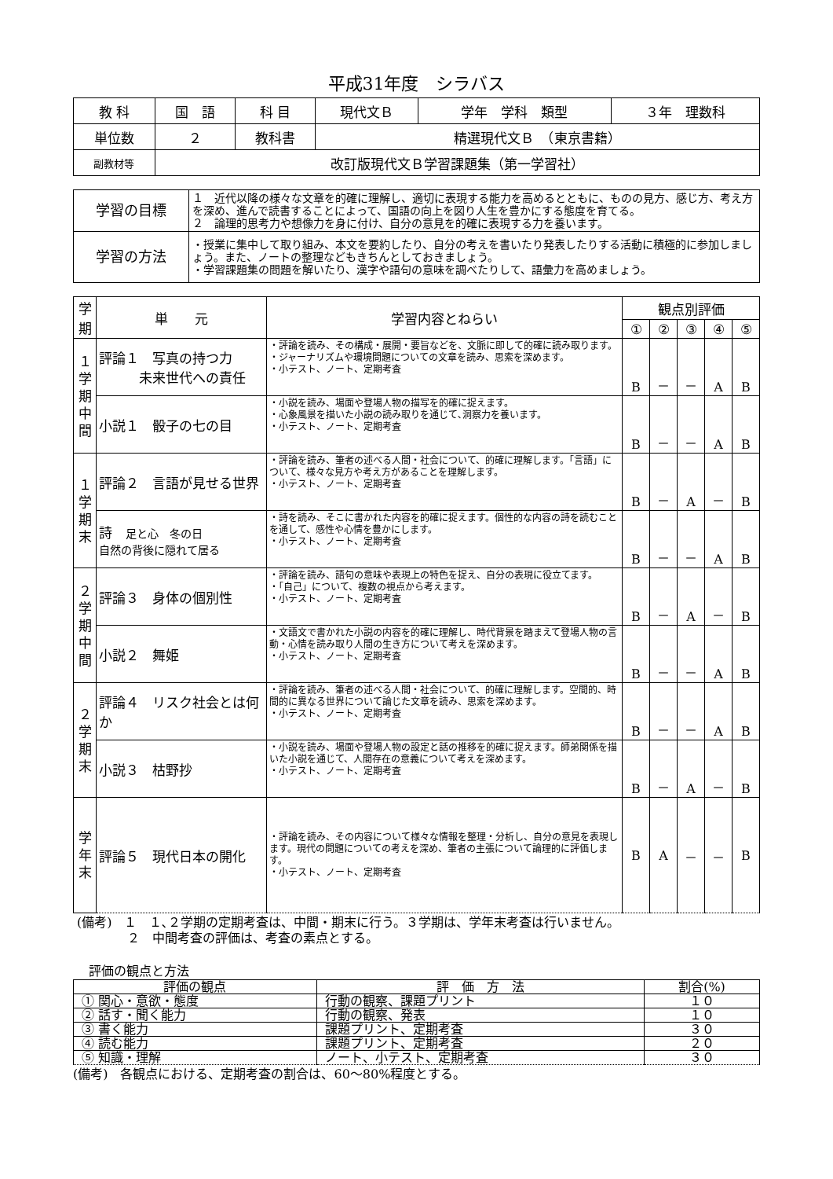平成31年度　シラバス
| 教 科 | 国 語 | 科 目 | 現代文Ｂ | 学年 学科 類型 | ３年 理数科 |
| 単位数 | ２ | 教科書 | 精選現代文Ｂ （東京書籍） | | |
| 副教材等 | 改訂版現代文Ｂ学習課題集（第一学習社） | | | | |
| 学習の目標 | １ 近代以降の様々な文章を的確に理解し、適切に表現する能力を高めるとともに、ものの見方、感じ方、考え方を深め、進んで読書することによって、国語の向上を図り人生を豊かにする態度を育てる。 ２ 論理的思考力や想像力を身に付け、自分の意見を的確に表現する力を養います。 |
| 学習の方法 | ・授業に集中して取り組み、本文を要約したり、自分の考えを書いたり発表したりする活動に積極的に参加しましょう。また、ノートの整理などもきちんとしておきましょう。 ・学習課題集の問題を解いたり、漢字や語句の意味を調べたりして、語彙力を高めましょう。 |
| 学 期 | 単 元 | 学習内容とねらい | 観点別評価 | | | | |
| --- | --- | --- | --- | --- | --- | --- | --- |
| | | | ① | ② | ③ | ④ | ⑤ |
| １ 学 期 中 間 | 評論１ 写真の持つ力 未来世代への責任 | ・評論を読み、その構成・展開・要旨などを、文脈に即して的確に読み取ります。 ・ジャーナリズムや環境問題についての文章を読み、思索を深めます。 ・小テスト、ノート、定期考査 | B | － | － | A | B |
| | 小説１ 骰子の七の目 | ・小説を読み、場面や登場人物の描写を的確に捉えます。 ・心象風景を描いた小説の読み取りを通じて､洞察力を養います。 ・小テスト、ノート、定期考査 | B | － | － | A | B |
| １ 学 期 末 | 評論２ 言語が見せる世界 | ・評論を読み、筆者の述べる人間・社会について、的確に理解します。「言語」について、様々な見方や考え方があることを理解します。 ・小テスト、ノート、定期考査 | B | － | A | － | B |
| | 詩 足と心 冬の日 自然の背後に隠れて居る | ・詩を読み、そこに書かれた内容を的確に捉えます。個性的な内容の詩を読むことを通して、感性や心情を豊かにします。 ・小テスト、ノート、定期考査 | B | － | － | A | B |
| ２ 学 期 中 間 | 評論３ 身体の個別性 | ・評論を読み、語句の意味や表現上の特色を捉え、自分の表現に役立てます。 ・「自己」について、複数の視点から考えます。 ・小テスト、ノート、定期考査 | B | － | A | － | B |
| | 小説２ 舞姫 | ・文語文で書かれた小説の内容を的確に理解し、時代背景を踏まえて登場人物の言動・心情を読み取り人間の生き方について考えを深めます。 ・小テスト、ノート、定期考査 | B | － | － | A | B |
| ２ 学 期 末 | 評論４ リスク社会とは何か | ・評論を読み、筆者の述べる人間・社会について、的確に理解します。空間的、時間的に異なる世界について論じた文章を読み、思索を深めます。 ・小テスト、ノート、定期考査 | B | － | － | A | B |
| | 小説３ 枯野抄 | ・小説を読み、場面や登場人物の設定と話の推移を的確に捉えます。師弟関係を描いた小説を通じて、人間存在の意義について考えを深めます。 ・小テスト、ノート、定期考査 | B | － | A | － | B |
| 学 年 末 | 評論５ 現代日本の開化 | ・評論を読み、その内容について様々な情報を整理・分析し、自分の意見を表現します。現代の問題についての考えを深め、筆者の主張について論理的に評価します。 ・小テスト、ノート、定期考査 | B | A | － | － | B |
(備考)　１　１､２学期の定期考査は、中間・期末に行う。３学期は、学年末考査は行いません。
　　　　２　中間考査の評価は、考査の素点とする。
評価の観点と方法
| 評価の観点 | 評 価 方 法 | 割合(%) |
| --- | --- | --- |
| ① 関心・意欲・態度 | 行動の観察、課題プリント | １０ |
| ② 話す・聞く能力 | 行動の観察、発表 | １０ |
| ③ 書く能力 | 課題プリント、定期考査 | ３０ |
| ④ 読む能力 | 課題プリント、定期考査 | ２０ |
| ⑤ 知識・理解 | ノート、小テスト、定期考査 | ３０ |
(備考)　各観点における、定期考査の割合は、60～80%程度とする。